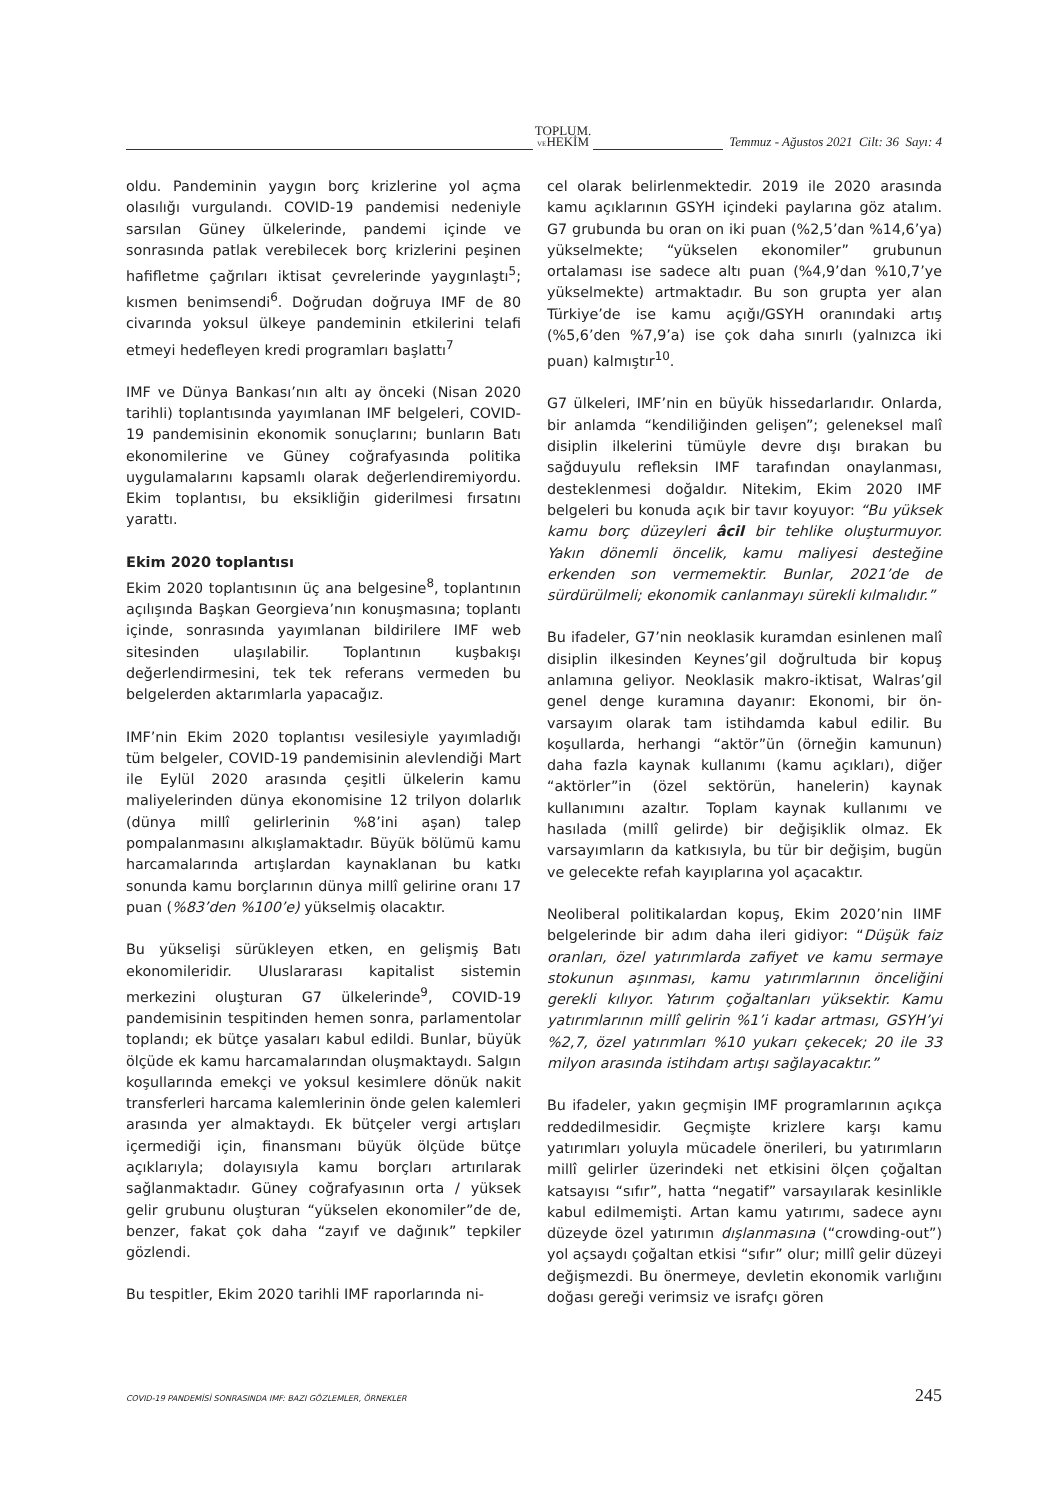TOPLUM.
VEHEKİM
Temmuz - Ağustos 2021 Cilt: 36 Sayı: 4
oldu. Pandeminin yaygın borç krizlerine yol açma olasılığı vurgulandı. COVID-19 pandemisi nedeniyle sarsılan Güney ülkelerinde, pandemi içinde ve sonrasında patlak verebilecek borç krizlerini peşinen hafifletme çağrıları iktisat çevrelerinde yaygınlaştı<sup>5</sup>; kısmen benimsendi<sup>6</sup>. Doğrudan doğruya IMF de 80 civarında yoksul ülkeye pandeminin etkilerini telafi etmeyi hedefleyen kredi programları başlattı<sup>7</sup>
IMF ve Dünya Bankası’nın altı ay önceki (Nisan 2020 tarihli) toplantısında yayımlanan IMF belgeleri, COVID-19 pandemisinin ekonomik sonuçlarını; bunların Batı ekonomilerine ve Güney coğrafyasında politika uygulamalarını kapsamlı olarak değerlendiremiyordu. Ekim toplantısı, bu eksikliğin giderilmesi fırsatını yarattı.
Ekim 2020 toplantısı
Ekim 2020 toplantısının üç ana belgesine<sup>8</sup>, toplantının açılışında Başkan Georgieva’nın konuşmasına; toplantı içinde, sonrasında yayımlanan bildirilere IMF web sitesinden ulaşılabilir. Toplantının kuşbakışı değerlendirmesini, tek tek referans vermeden bu belgelerden aktarımlarla yapacağız.
IMF’nin Ekim 2020 toplantısı vesilesiyle yayımladığı tüm belgeler, COVID-19 pandemisinin alevlendiği Mart ile Eylül 2020 arasında çeşitli ülkelerin kamu maliyelerinden dünya ekonomisine 12 trilyon dolarlık (dünya millî gelirlerinin %8’ini aşan) talep pompalanmasını alkışlamaktadır. Büyük bölümü kamu harcamalarında artışlardan kaynaklanan bu katkı sonunda kamu borçlarının dünya millî gelirine oranı 17 puan (%83’den %100’e) yükselmiş olacaktır.
Bu yükselişi sürükleyen etken, en gelişmiş Batı ekonomileridir. Uluslararası kapitalist sistemin merkezini oluşturan G7 ülkelerinde<sup>9</sup>, COVID-19 pandemisinin tespitinden hemen sonra, parlamentolar toplandı; ek bütçe yasaları kabul edildi. Bunlar, büyük ölçüde ek kamu harcamalarından oluşmaktaydı. Salgın koşullarında emekçi ve yoksul kesimlere dönük nakit transferleri harcama kalemlerinin önde gelen kalemleri arasında yer almaktaydı. Ek bütçeler vergi artışları içermediği için, finansmanı büyük ölçüde bütçe açıklarıyla; dolayısıyla kamu borçları artırılarak sağlanmaktadır. Güney coğrafyasının orta / yüksek gelir grubunu oluşturan “yükselen ekonomiler”de de, benzer, fakat çok daha “zayıf ve dağınık” tepkiler gözlendi.
Bu tespitler, Ekim 2020 tarihli IMF raporlarında ni-
cel olarak belirlenmektedir. 2019 ile 2020 arasında kamu açıklarının GSYH içindeki paylarına göz atalım. G7 grubunda bu oran on iki puan (%2,5’dan %14,6’ya) yükselmekte; “yükselen ekonomiler” grubunun ortalaması ise sadece altı puan (%4,9’dan %10,7’ye yükselmekte) artmaktadır. Bu son grupta yer alan Türkiye’de ise kamu açığı/GSYH oranındaki artış (%5,6’den %7,9’a) ise çok daha sınırlı (yalnızca iki puan) kalmıştır<sup>10</sup>.
G7 ülkeleri, IMF’nin en büyük hissedarlarıdır. Onlarda, bir anlamda “kendiliğinden gelişen”; geleneksel malî disiplin ilkelerini tümüyle devre dışı bırakan bu sağduyulu refleksin IMF tarafından onaylanması, desteklenmesi doğaldır. Nitekim, Ekim 2020 IMF belgeleri bu konuda açık bir tavır koyuyor: “Bu yüksek kamu borç düzeyleri âcil bir tehlike oluşturmuyor. Yakın dönemli öncelik, kamu maliyesi desteğine erkenden son vermemektir. Bunlar, 2021’de de sürdürülmeli; ekonomik canlanmayı sürekli kılmalıdır.”
Bu ifadeler, G7’nin neoklasik kuramdan esinlenen malî disiplin ilkesinden Keynes’gil doğrultuda bir kopuş anlamına geliyor. Neoklasik makro-iktisat, Walras’gil genel denge kuramına dayanır: Ekonomi, bir ön-varsayım olarak tam istihdamda kabul edilir. Bu koşullarda, herhangi “aktör”ün (örneğin kamunun) daha fazla kaynak kullanımı (kamu açıkları), diğer “aktörler”in (özel sektörün, hanelerin) kaynak kullanımını azaltır. Toplam kaynak kullanımı ve hasılada (millî gelirde) bir değişiklik olmaz. Ek varsayımların da katkısıyla, bu tür bir değişim, bugün ve gelecekte refah kayıplarına yol açacaktır.
Neoliberal politikalardan kopuş, Ekim 2020’nin IIMF belgelerinde bir adım daha ileri gidiyor: “Düşük faiz oranları, özel yatırımlarda zafiyet ve kamu sermaye stokunun aşınması, kamu yatırımlarının önceliğini gerekli kılıyor. Yatırım çoğaltanları yüksektir. Kamu yatırımlarının millî gelirin %1’i kadar artması, GSYH’yi %2,7, özel yatırımları %10 yukarı çekecek; 20 ile 33 milyon arasında istihdam artışı sağlayacaktır.”
Bu ifadeler, yakın geçmişin IMF programlarının açıkça reddedilmesidir. Geçmişte krizlere karşı kamu yatırımları yoluyla mücadele önerileri, bu yatırımların millî gelirler üzerindeki net etkisini ölçen çoğaltan katsayısı “sıfır”, hatta “negatif” varsayılarak kesinlikle kabul edilmemişti. Artan kamu yatırımı, sadece aynı düzeyde özel yatırımın dışlanmasına (“crowding-out”) yol açsaydı çoğaltan etkisi “sıfır” olur; millî gelir düzeyi değişmezdi. Bu önermeye, devletin ekonomik varlığını doğası gereği verimsiz ve israfçı gören
COVID-19 PANDEMİSİ SONRASINDA IMF: BAZI GÖZLEMLER, ÖRNEKLER 245